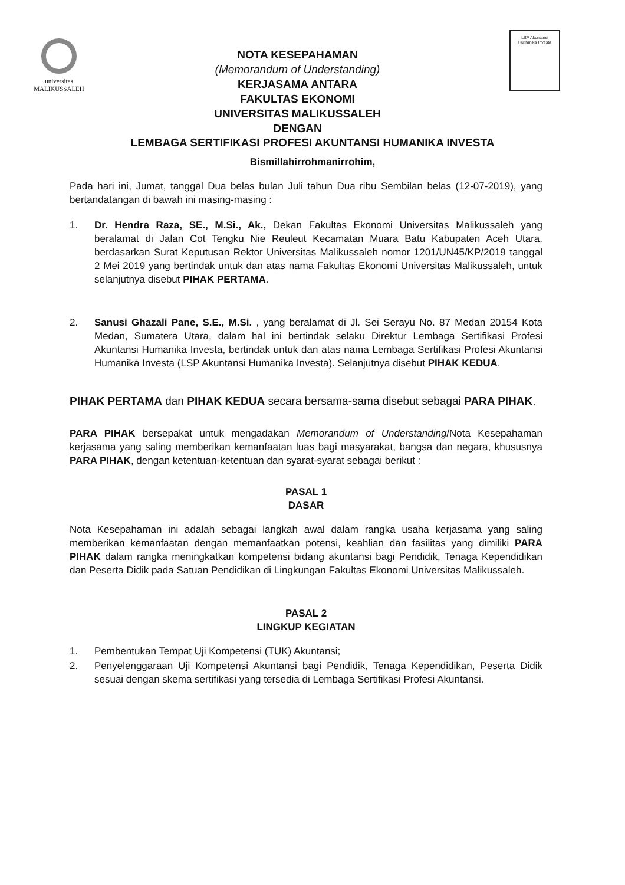universitas
MALIKUSSALEH
NOTA KESEPAHAMAN
(Memorandum of Understanding)
KERJASAMA ANTARA
FAKULTAS EKONOMI
UNIVERSITAS MALIKUSSALEH
DENGAN
LSP Akuntansi
Humanika Investa
LEMBAGA SERTIFIKASI PROFESI AKUNTANSI HUMANIKA INVESTA
Bismillahirrohmanirrohim,
Pada hari ini, Jumat, tanggal Dua belas bulan Juli tahun Dua ribu Sembilan belas (12-07-2019), yang bertandatangan di bawah ini masing-masing :
1. Dr. Hendra Raza, SE., M.Si., Ak., Dekan Fakultas Ekonomi Universitas Malikussaleh yang beralamat di Jalan Cot Tengku Nie Reuleut Kecamatan Muara Batu Kabupaten Aceh Utara, berdasarkan Surat Keputusan Rektor Universitas Malikussaleh nomor 1201/UN45/KP/2019 tanggal 2 Mei 2019 yang bertindak untuk dan atas nama Fakultas Ekonomi Universitas Malikussaleh, untuk selanjutnya disebut PIHAK PERTAMA.
2. Sanusi Ghazali Pane, S.E., M.Si. , yang beralamat di Jl. Sei Serayu No. 87 Medan 20154 Kota Medan, Sumatera Utara, dalam hal ini bertindak selaku Direktur Lembaga Sertifikasi Profesi Akuntansi Humanika Investa, bertindak untuk dan atas nama Lembaga Sertifikasi Profesi Akuntansi Humanika Investa (LSP Akuntansi Humanika Investa). Selanjutnya disebut PIHAK KEDUA.
PIHAK PERTAMA dan PIHAK KEDUA secara bersama-sama disebut sebagai PARA PIHAK.
PARA PIHAK bersepakat untuk mengadakan Memorandum of Understanding/Nota Kesepahaman kerjasama yang saling memberikan kemanfaatan luas bagi masyarakat, bangsa dan negara, khususnya PARA PIHAK, dengan ketentuan-ketentuan dan syarat-syarat sebagai berikut :
PASAL 1
DASAR
Nota Kesepahaman ini adalah sebagai langkah awal dalam rangka usaha kerjasama yang saling memberikan kemanfaatan dengan memanfaatkan potensi, keahlian dan fasilitas yang dimiliki PARA PIHAK dalam rangka meningkatkan kompetensi bidang akuntansi bagi Pendidik, Tenaga Kependidikan dan Peserta Didik pada Satuan Pendidikan di Lingkungan Fakultas Ekonomi Universitas Malikussaleh.
PASAL 2
LINGKUP KEGIATAN
1. Pembentukan Tempat Uji Kompetensi (TUK) Akuntansi;
2. Penyelenggaraan Uji Kompetensi Akuntansi bagi Pendidik, Tenaga Kependidikan, Peserta Didik sesuai dengan skema sertifikasi yang tersedia di Lembaga Sertifikasi Profesi Akuntansi.